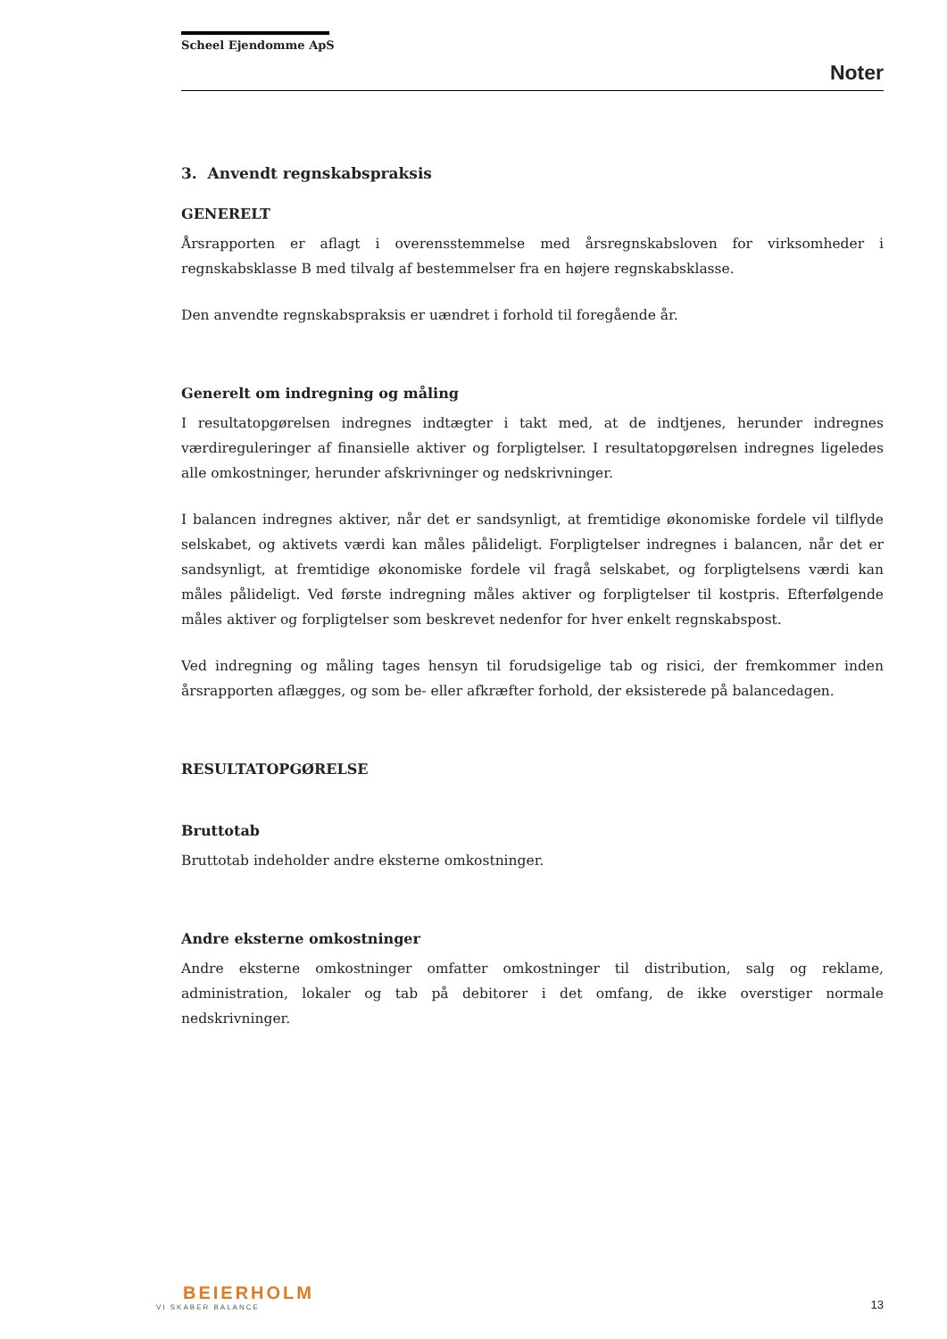Scheel Ejendomme ApS
Noter
3. Anvendt regnskabspraksis
GENERELT
Årsrapporten er aflagt i overensstemmelse med årsregnskabsloven for virksomheder i regnskabsklasse B med tilvalg af bestemmelser fra en højere regnskabsklasse.
Den anvendte regnskabspraksis er uændret i forhold til foregående år.
Generelt om indregning og måling
I resultatopgørelsen indregnes indtægter i takt med, at de indtjenes, herunder indregnes værdireguleringer af finansielle aktiver og forpligtelser. I resultatopgørelsen indregnes ligeledes alle omkostninger, herunder afskrivninger og nedskrivninger.
I balancen indregnes aktiver, når det er sandsynligt, at fremtidige økonomiske fordele vil tilflyde selskabet, og aktivets værdi kan måles pålideligt. Forpligtelser indregnes i balancen, når det er sandsynligt, at fremtidige økonomiske fordele vil fragå selskabet, og forpligtelsens værdi kan måles pålideligt. Ved første indregning måles aktiver og forpligtelser til kostpris. Efterfølgende måles aktiver og forpligtelser som beskrevet nedenfor for hver enkelt regnskabspost.
Ved indregning og måling tages hensyn til forudsigelige tab og risici, der fremkommer inden årsrapporten aflægges, og som be- eller afkræfter forhold, der eksisterede på balancedagen.
RESULTATOPGØRELSE
Bruttotab
Bruttotab indeholder andre eksterne omkostninger.
Andre eksterne omkostninger
Andre eksterne omkostninger omfatter omkostninger til distribution, salg og reklame, administration, lokaler og tab på debitorer i det omfang, de ikke overstiger normale nedskrivninger.
BEIERHOLM
VI SKABER BALANCE
13